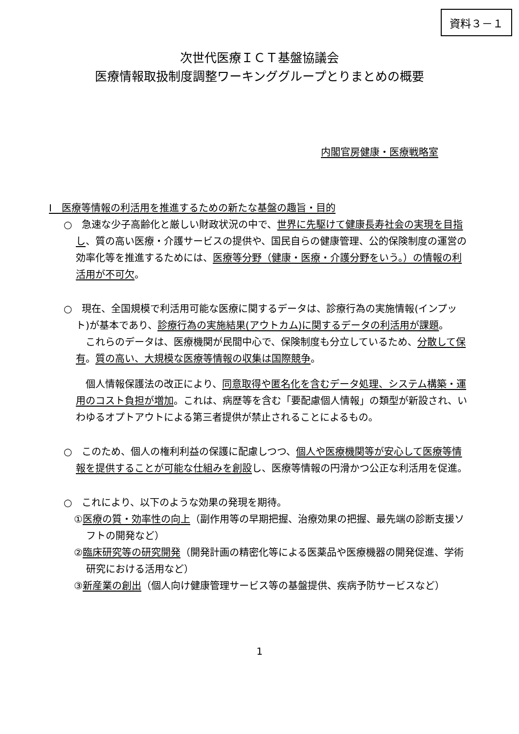資料３－１
次世代医療ＩＣＴ基盤協議会
医療情報取扱制度調整ワーキンググループとりまとめの概要
内閣官房健康・医療戦略室
Ⅰ　医療等情報の利活用を推進するための新たな基盤の趣旨・目的
○　急速な少子高齢化と厳しい財政状況の中で、世界に先駆けて健康長寿社会の実現を目指し、質の高い医療・介護サービスの提供や、国民自らの健康管理、公的保険制度の運営の効率化等を推進するためには、医療等分野（健康・医療・介護分野をいう。）の情報の利活用が不可欠。
○　現在、全国規模で利活用可能な医療に関するデータは、診療行為の実施情報(インプット)が基本であり、診療行為の実施結果(アウトカム)に関するデータの利活用が課題。
　これらのデータは、医療機関が民間中心で、保険制度も分立しているため、分散して保有。質の高い、大規模な医療等情報の収集は国際競争。
　個人情報保護法の改正により、同意取得や匿名化を含むデータ処理、システム構築・運用のコスト負担が増加。これは、病歴等を含む「要配慮個人情報」の類型が新設され、いわゆるオプトアウトによる第三者提供が禁止されることによるもの。
○　このため、個人の権利利益の保護に配慮しつつ、個人や医療機関等が安心して医療等情報を提供することが可能な仕組みを創設し、医療等情報の円滑かつ公正な利活用を促進。
○　これにより、以下のような効果の発現を期待。
①医療の質・効率性の向上（副作用等の早期把握、治療効果の把握、最先端の診断支援ソフトの開発など）
②臨床研究等の研究開発（開発計画の精密化等による医薬品や医療機器の開発促進、学術研究における活用など）
③新産業の創出（個人向け健康管理サービス等の基盤提供、疾病予防サービスなど）
1